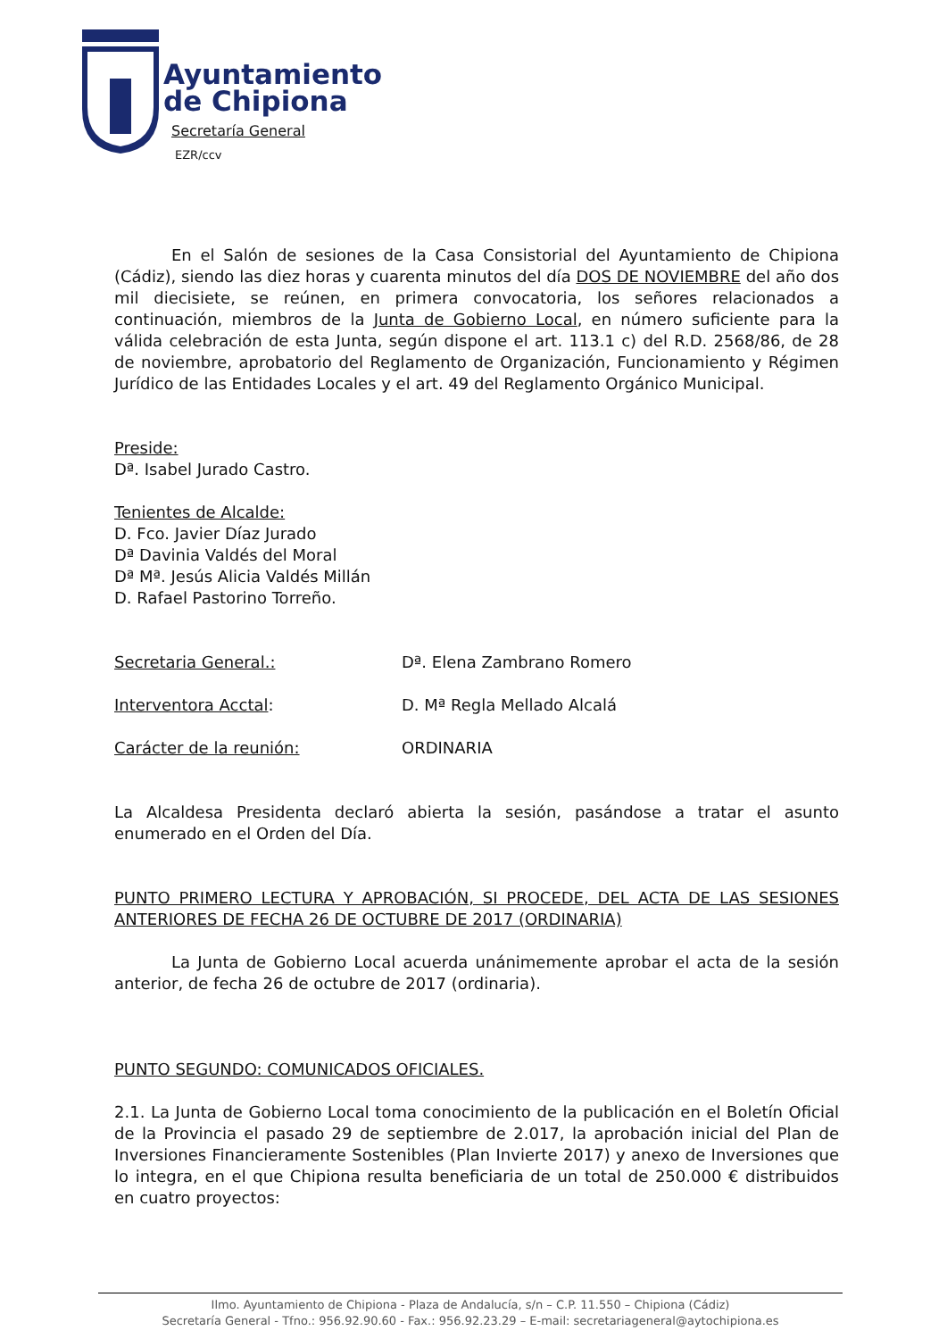Ayuntamiento
de Chipiona
Secretaría General
EZR/ccv
En el Salón de sesiones de la Casa Consistorial del Ayuntamiento de Chipiona (Cádiz), siendo las diez horas y cuarenta minutos del día DOS DE NOVIEMBRE del año dos mil diecisiete, se reúnen, en primera convocatoria, los señores relacionados a continuación, miembros de la Junta de Gobierno Local, en número suficiente para la válida celebración de esta Junta, según dispone el art. 113.1 c) del R.D. 2568/86, de 28 de noviembre, aprobatorio del Reglamento de Organización, Funcionamiento y Régimen Jurídico de las Entidades Locales y el art. 49 del Reglamento Orgánico Municipal.
Preside:
Dª. Isabel Jurado Castro.
Tenientes de Alcalde:
D. Fco. Javier Díaz Jurado
Dª Davinia Valdés del Moral
Dª Mª. Jesús Alicia Valdés Millán
D. Rafael Pastorino Torreño.
Secretaria General.: Dª. Elena Zambrano Romero
Interventora Acctal: D. Mª Regla Mellado Alcalá
Carácter de la reunión: ORDINARIA
La Alcaldesa Presidenta declaró abierta la sesión, pasándose a tratar el asunto enumerado en el Orden del Día.
PUNTO PRIMERO LECTURA Y APROBACIÓN, SI PROCEDE, DEL ACTA DE LAS SESIONES ANTERIORES DE FECHA 26 DE OCTUBRE DE 2017 (ORDINARIA)
La Junta de Gobierno Local acuerda unánimemente aprobar el acta de la sesión anterior, de fecha 26 de octubre de 2017 (ordinaria).
PUNTO SEGUNDO: COMUNICADOS OFICIALES.
2.1. La Junta de Gobierno Local toma conocimiento de la publicación en el Boletín Oficial de la Provincia el pasado 29 de septiembre de 2.017, la aprobación inicial del Plan de Inversiones Financieramente Sostenibles (Plan Invierte 2017) y anexo de Inversiones que lo integra, en el que Chipiona resulta beneficiaria de un total de 250.000 € distribuidos en cuatro proyectos:
Ilmo. Ayuntamiento de Chipiona - Plaza de Andalucía, s/n – C.P. 11.550 – Chipiona (Cádiz)
Secretaría General - Tfno.: 956.92.90.60 - Fax.: 956.92.23.29 – E-mail: secretariageneral@aytochipiona.es